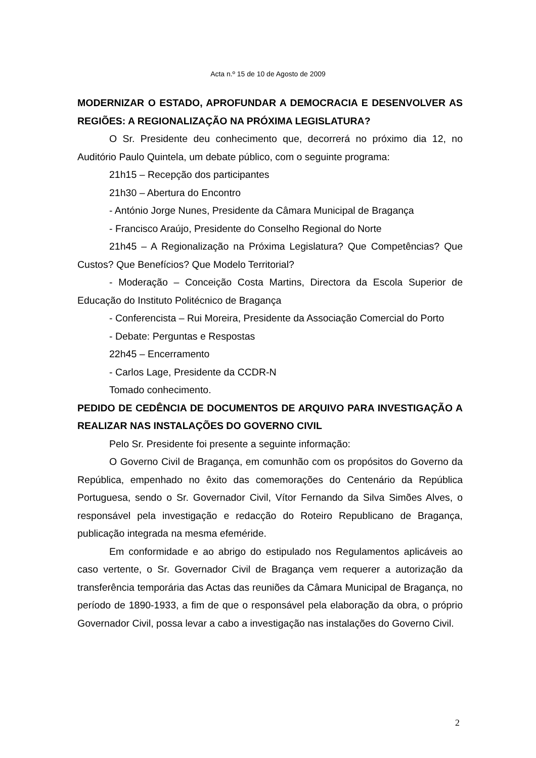Acta n.º 15 de 10 de Agosto de 2009
MODERNIZAR O ESTADO, APROFUNDAR A DEMOCRACIA E DESENVOLVER AS REGIÕES: A REGIONALIZAÇÃO NA PRÓXIMA LEGISLATURA?
O Sr. Presidente deu conhecimento que, decorrerá no próximo dia 12, no Auditório Paulo Quintela, um debate público, com o seguinte programa:
21h15 – Recepção dos participantes
21h30 – Abertura do Encontro
- António Jorge Nunes, Presidente da Câmara Municipal de Bragança
- Francisco Araújo, Presidente do Conselho Regional do Norte
21h45 – A Regionalização na Próxima Legislatura? Que Competências? Que Custos? Que Benefícios? Que Modelo Territorial?
- Moderação – Conceição Costa Martins, Directora da Escola Superior de Educação do Instituto Politécnico de Bragança
- Conferencista – Rui Moreira, Presidente da Associação Comercial do Porto
- Debate: Perguntas e Respostas
22h45 – Encerramento
- Carlos Lage, Presidente da CCDR-N
Tomado conhecimento.
PEDIDO DE CEDÊNCIA DE DOCUMENTOS DE ARQUIVO PARA INVESTIGAÇÃO A REALIZAR NAS INSTALAÇÕES DO GOVERNO CIVIL
Pelo Sr. Presidente foi presente a seguinte informação:
O Governo Civil de Bragança, em comunhão com os propósitos do Governo da República, empenhado no êxito das comemorações do Centenário da República Portuguesa, sendo o Sr. Governador Civil, Vítor Fernando da Silva Simões Alves, o responsável pela investigação e redacção do Roteiro Republicano de Bragança, publicação integrada na mesma efeméride.
Em conformidade e ao abrigo do estipulado nos Regulamentos aplicáveis ao caso vertente, o Sr. Governador Civil de Bragança vem requerer a autorização da transferência temporária das Actas das reuniões da Câmara Municipal de Bragança, no período de 1890-1933, a fim de que o responsável pela elaboração da obra, o próprio Governador Civil, possa levar a cabo a investigação nas instalações do Governo Civil.
2